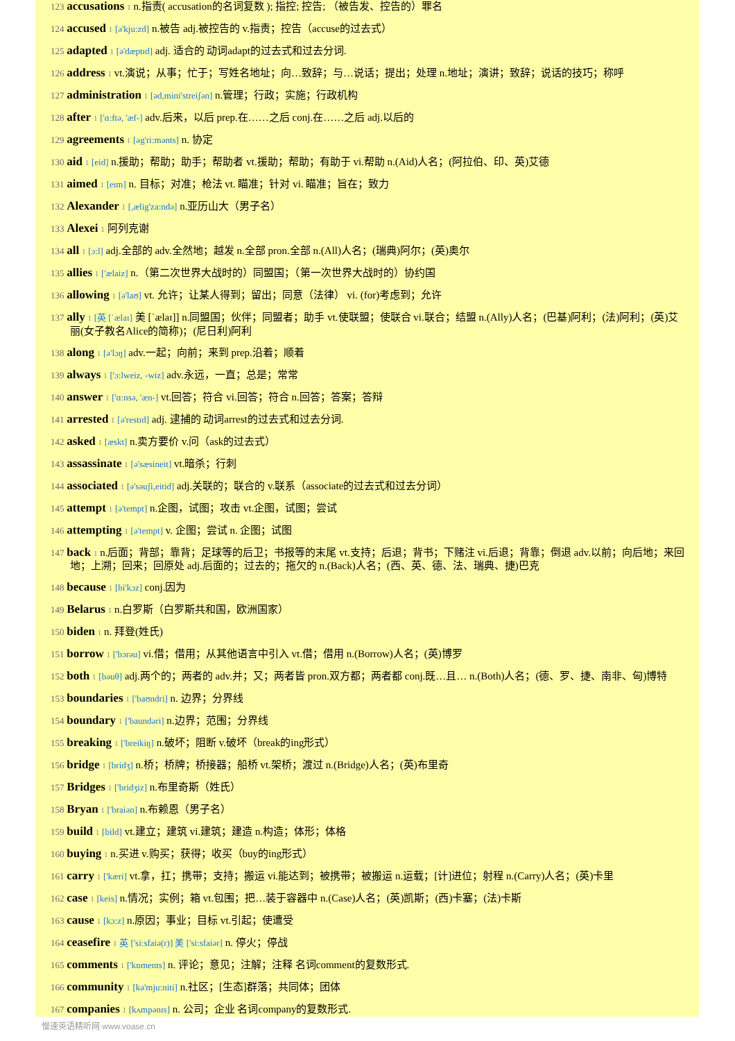123 accusations 1 n.指责( accusation的名词复数 ); 指控; 控告; （被告发、控告的）罪名
124 accused 1 [ə'kju:zd] n.被告 adj.被控告的 v.指责；控告（accuse的过去式）
125 adapted 1 [ə'dæptɪd] adj. 适合的 动词adapt的过去式和过去分词.
126 address 1 vt.演说；从事；忙于；写姓名地址；向…致辞；与…说话；提出；处理 n.地址；演讲；致辞；说话的技巧；称呼
127 administration 1 [əd,mini'streiʃən] n.管理；行政；实施；行政机构
128 after 1 ['ɑ:ftə, 'æf-] adv.后来，以后 prep.在……之后 conj.在……之后 adj.以后的
129 agreements 1 [əg'ri:mənts] n. 协定
130 aid 1 [eid] n.援助；帮助；助手；帮助者 vt.援助；帮助；有助于 vi.帮助 n.(Aid)人名；(阿拉伯、印、英)艾德
131 aimed 1 [eɪm] n. 目标；对准；枪法 vt. 瞄准；针对 vi. 瞄准；旨在；致力
132 Alexander 1 [,ælig'za:ndə] n.亚历山大（男子名）
133 Alexei 1 阿列克谢
134 all 1 [ɔ:l] adj.全部的 adv.全然地；越发 n.全部 pron.全部 n.(All)人名；(瑞典)阿尔；(英)奥尔
135 allies 1 ['ælaiz] n.（第二次世界大战时的）同盟国；（第一次世界大战时的）协约国
136 allowing 1 [ə'laʊ] vt. 允许；让某人得到；留出；同意（法律） vi. (for)考虑到；允许
137 ally 1 [英 [ˈælaɪ] 美 [ˈælaɪ]] n.同盟国；伙伴；同盟者；助手 vt.使联盟；使联合 vi.联合；结盟 n.(Ally)人名；(巴基)阿利；(法)阿利；(英)艾丽(女子教名Alice的简称)；(尼日利)阿利
138 along 1 [ə'lɔŋ] adv.一起；向前；来到 prep.沿着；顺着
139 always 1 ['ɔ:lweiz, -wiz] adv.永远，一直；总是；常常
140 answer 1 ['ɑ:nsə, 'æn-] vt.回答；符合 vi.回答；符合 n.回答；答案；答辩
141 arrested 1 [ə'restɪd] adj. 逮捕的 动词arrest的过去式和过去分词.
142 asked 1 [æskt] n.卖方要价 v.问（ask的过去式）
143 assassinate 1 [ə'sæsineit] vt.暗杀；行刺
144 associated 1 [ə'səuʃi,eitid] adj.关联的；联合的 v.联系（associate的过去式和过去分词）
145 attempt 1 [ə'tempt] n.企图，试图；攻击 vt.企图，试图；尝试
146 attempting 1 [ə'tempt] v. 企图；尝试 n. 企图；试图
147 back 1 n.后面；背部；靠背；足球等的后卫；书报等的末尾 vt.支持；后退；背书；下赌注 vi.后退；背靠；倒退 adv.以前；向后地；来回地；上溯；回来；回原处 adj.后面的；过去的；拖欠的 n.(Back)人名；(西、英、德、法、瑞典、捷)巴克
148 because 1 [bi'kɔz] conj.因为
149 Belarus 1 n.白罗斯（白罗斯共和国，欧洲国家）
150 biden 1 n. 拜登(姓氏)
151 borrow 1 ['bɔrəu] vi.借；借用；从其他语言中引入 vt.借；借用 n.(Borrow)人名；(英)博罗
152 both 1 [bəuθ] adj.两个的；两者的 adv.并；又；两者皆 pron.双方都；两者都 conj.既…且… n.(Both)人名；(德、罗、捷、南非、匈)博特
153 boundaries 1 ['baʊndri] n. 边界；分界线
154 boundary 1 ['baundəri] n.边界；范围；分界线
155 breaking 1 ['breikiŋ] n.破坏；阻断 v.破坏（break的ing形式）
156 bridge 1 [bridʒ] n.桥；桥牌；桥接器；船桥 vt.架桥；渡过 n.(Bridge)人名；(英)布里奇
157 Bridges 1 ['bridʒiz] n.布里奇斯（姓氏）
158 Bryan 1 ['braiən] n.布赖恩（男子名）
159 build 1 [bild] vt.建立；建筑 vi.建筑；建造 n.构造；体形；体格
160 buying 1 n.买进 v.购买；获得；收买（buy的ing形式）
161 carry 1 ['kæri] vt.拿，扛；携带；支持；搬运 vi.能达到；被携带；被搬运 n.运载；[计]进位；射程 n.(Carry)人名；(英)卡里
162 case 1 [keis] n.情况；实例；箱 vt.包围；把…装于容器中 n.(Case)人名；(英)凯斯；(西)卡塞；(法)卡斯
163 cause 1 [kɔ:z] n.原因；事业；目标 vt.引起；使遭受
164 ceasefire 1 英 ['si:sfaiə(r)] 美 ['si:sfaiər] n. 停火；停战
165 comments 1 ['kɒments] n. 评论；意见；注解；注释 名词comment的复数形式.
166 community 1 [kə'mju:niti] n.社区；[生态]群落；共同体；团体
167 companies 1 [kʌmpənɪs] n. 公司；企业 名词company的复数形式.
慢速英语精听网 www.voase.cn